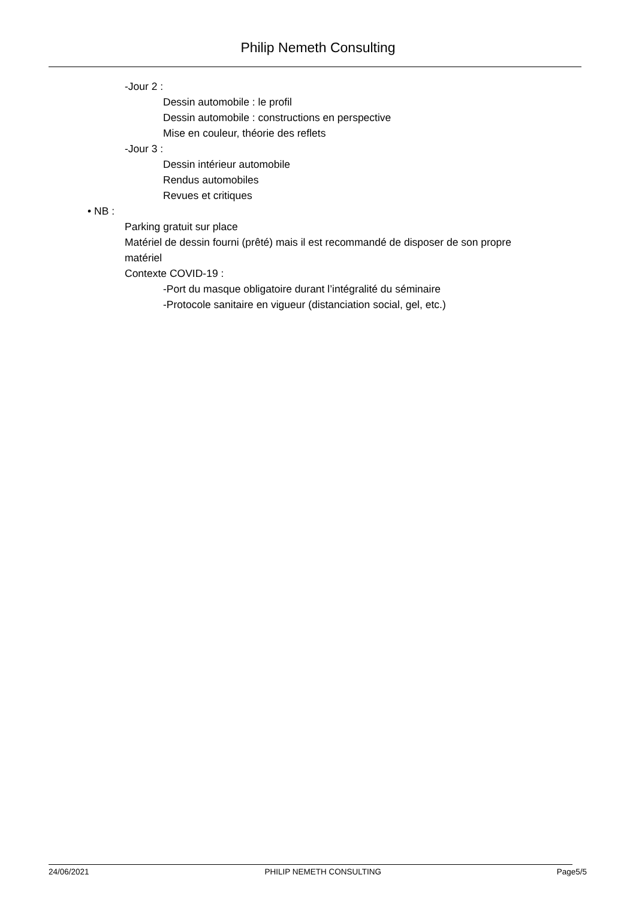Philip Nemeth Consulting
-Jour 2 :
Dessin automobile : le profil
Dessin automobile : constructions en perspective
Mise en couleur, théorie des reflets
-Jour 3 :
Dessin intérieur automobile
Rendus automobiles
Revues et critiques
• NB :
Parking gratuit sur place
Matériel de dessin fourni (prêté) mais il est recommandé de disposer de son propre matériel
Contexte COVID-19 :
-Port du masque obligatoire durant l’intégralité du séminaire
-Protocole sanitaire en vigueur (distanciation social, gel, etc.)
24/06/2021 PHILIP NEMETH CONSULTING Page5/5